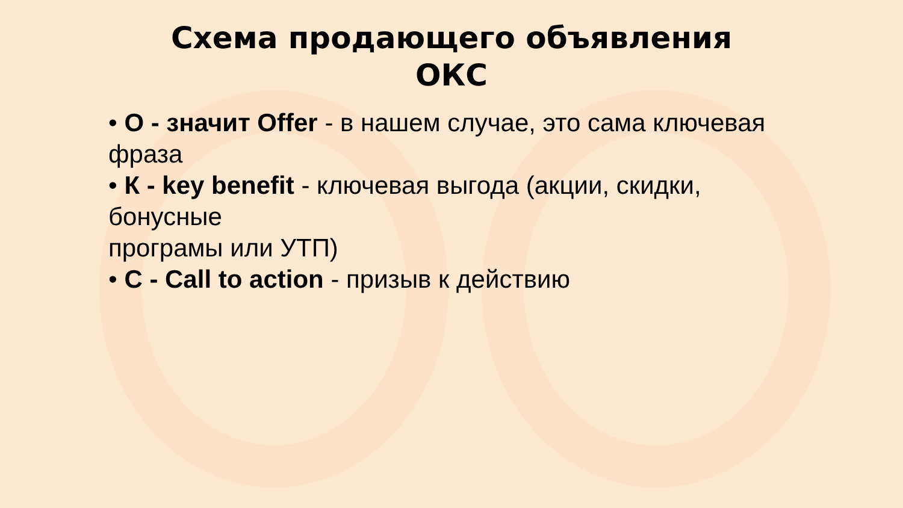Схема продающего объявления
ОКС
• О - значит Offer - в нашем случае, это сама ключевая фраза
• К - key benefit - ключевая выгода (акции, скидки, бонусные
програмы или УТП)
• С - Call to action - призыв к действию